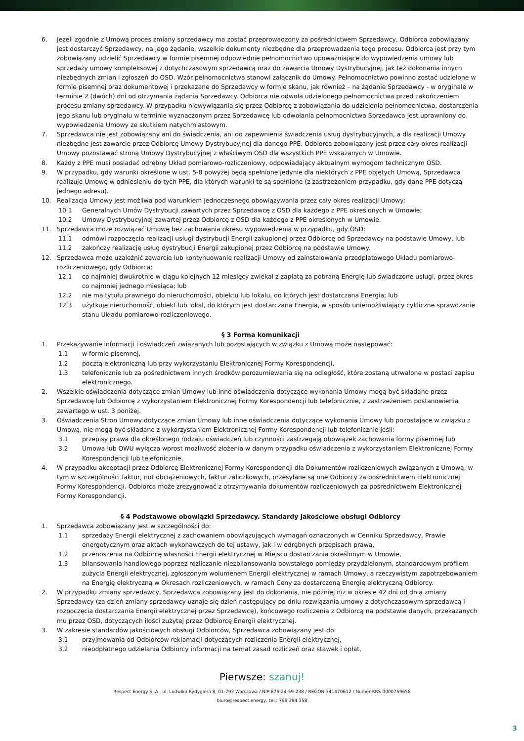6. Jeżeli zgodnie z Umową proces zmiany sprzedawcy ma zostać przeprowadzony za pośrednictwem Sprzedawcy, Odbiorca zobowiązany jest dostarczyć Sprzedawcy, na jego żądanie, wszelkie dokumenty niezbędne dla przeprowadzenia tego procesu. Odbiorca jest przy tym zobowiązany udzielić Sprzedawcy w formie pisemnej odpowiednie pełnomocnictwo upoważniające do wypowiedzenia umowy lub sprzedaży umowy kompleksowej z dotychczasowym sprzedawcą oraz do zawarcia Umowy Dystrybucyjnej, jak też dokonania innych niezbędnych zmian i zgłoszeń do OSD. Wzór pełnomocnictwa stanowi załącznik do Umowy. Pełnomocnictwo powinno zostać udzielone w formie pisemnej oraz dokumentowej i przekazane do Sprzedawcy w formie skanu, jak również – na żądanie Sprzedawcy - w oryginale w terminie 2 (dwóch) dni od otrzymania żądania Sprzedawcy. Odbiorca nie odwoła udzielonego pełnomocnictwa przed zakończeniem procesu zmiany sprzedawcy. W przypadku niewywiązania się przez Odbiorcę z zobowiązania do udzielenia pełnomocnictwa, dostarczenia jego skanu lub oryginału w terminie wyznaczonym przez Sprzedawcę lub odwołania pełnomocnictwa Sprzedawca jest uprawniony do wypowiedzenia Umowy ze skutkiem natychmiastowym.
7. Sprzedawca nie jest zobowiązany ani do świadczenia, ani do zapewnienia świadczenia usług dystrybucyjnych, a dla realizacji Umowy niezbędne jest zawarcie przez Odbiorcę Umowy Dystrybucyjnej dla danego PPE. Odbiorca zobowiązany jest przez cały okres realizacji Umowy pozostawać stroną Umowy Dystrybucyjnej z właściwym OSD dla wszystkich PPE wskazanych w Umowie.
8. Każdy z PPE musi posiadać odrębny Układ pomiarowo-rozliczeniowy, odpowiadający aktualnym wymogom technicznym OSD.
9. W przypadku, gdy warunki określone w ust. 5-8 powyżej będą spełnione jedynie dla niektórych z PPE objętych Umową, Sprzedawca realizuje Umowę w odniesieniu do tych PPE, dla których warunki te są spełnione (z zastrzeżeniem przypadku, gdy dane PPE dotyczą jednego adresu).
10. Realizacja Umowy jest możliwa pod warunkiem jednoczesnego obowiązywania przez cały okres realizacji Umowy:
10.1 Generalnych Umów Dystrybucji zawartych przez Sprzedawcę z OSD dla każdego z PPE określonych w Umowie;
10.2 Umowy Dystrybucyjnej zawartej przez Odbiorcę z OSD dla każdego z PPE określonych w Umowie.
11. Sprzedawca może rozwiązać Umowę bez zachowania okresu wypowiedzenia w przypadku, gdy OSD:
11.1 odmówi rozpoczęcia realizacji usługi dystrybucji Energii zakupionej przez Odbiorcę od Sprzedawcy na podstawie Umowy, lub
11.2 zakończy realizację usług dystrybucji Energii zakupionej przez Odbiorcę na podstawie Umowy.
12. Sprzedawca może uzależnić zawarcie lub kontynuowanie realizacji Umowy od zainstalowania przedpłatowego Układu pomiarowo-rozliczeniowego, gdy Odbiorca:
12.1 co najmniej dwukrotnie w ciągu kolejnych 12 miesięcy zwlekał z zapłatą za pobraną Energię lub świadczone usługi, przez okres co najmniej jednego miesiąca; lub
12.2 nie ma tytułu prawnego do nieruchomości, obiektu lub lokalu, do których jest dostarczana Energia; lub
12.3 użytkuje nieruchomość, obiekt lub lokal, do których jest dostarczana Energia, w sposób uniemożliwiający cykliczne sprawdzanie stanu Układu pomiarowo-rozliczeniowego.
§ 3 Forma komunikacji
1. Przekazywanie informacji i oświadczeń związanych lub pozostających w związku z Umową może następować:
1.1 w formie pisemnej,
1.2 pocztą elektroniczną lub przy wykorzystaniu Elektronicznej Formy Korespondencji,
1.3 telefonicznie lub za pośrednictwem innych środków porozumiewania się na odległość, które zostaną utrwalone w postaci zapisu elektronicznego.
2. Wszelkie oświadczenia dotyczące zmian Umowy lub inne oświadczenia dotyczące wykonania Umowy mogą być składane przez Sprzedawcę lub Odbiorcę z wykorzystaniem Elektronicznej Formy Korespondencji lub telefonicznie, z zastrzeżeniem postanowienia zawartego w ust. 3 poniżej.
3. Oświadczenia Stron Umowy dotyczące zmian Umowy lub inne oświadczenia dotyczące wykonania Umowy lub pozostające w związku z Umową, nie mogą być składane z wykorzystaniem Elektronicznej Formy Korespondencji lub telefonicznie jeśli:
3.1 przepisy prawa dla określonego rodzaju oświadczeń lub czynności zastrzegają obowiązek zachowania formy pisemnej lub
3.2 Umowa lub OWU wyłącza wprost możliwość złożenia w danym przypadku oświadczenia z wykorzystaniem Elektronicznej Formy Korespondencji lub telefonicznie.
4. W przypadku akceptacji przez Odbiorcę Elektronicznej Formy Korespondencji dla Dokumentów rozliczeniowych związanych z Umową, w tym w szczególności faktur, not obciążeniowych, faktur zaliczkowych, przesyłane są one Odbiorcy za pośrednictwem Elektronicznej Formy Korespondencji. Odbiorca może zrezygnować z otrzymywania dokumentów rozliczeniowych za pośrednictwem Elektronicznej Formy Korespondencji.
§ 4 Podstawowe obowiązki Sprzedawcy. Standardy jakościowe obsługi Odbiorcy
1. Sprzedawca zobowiązany jest w szczególności do:
1.1 sprzedaży Energii elektrycznej z zachowaniem obowiązujących wymagań oznaczonych w Cenniku Sprzedawcy, Prawie energetycznym oraz aktach wykonawczych do tej ustawy, jak i w odrębnych przepisach prawa,
1.2 przenoszenia na Odbiorcę własności Energii elektrycznej w Miejscu dostarczania określonym w Umowie,
1.3 bilansowania handlowego poprzez rozliczanie niezbilansowania powstałego pomiędzy przydzielonym, standardowym profilem zużycia Energii elektrycznej, zgłoszonym wolumenem Energii elektrycznej w ramach Umowy, a rzeczywistym zapotrzebowaniem na Energię elektryczną w Okresach rozliczeniowych, w ramach Ceny za dostarczoną Energię elektryczną Odbiorcy.
2. W przypadku zmiany sprzedawcy, Sprzedawca zobowiązany jest do dokonania, nie później niż w okresie 42 dni od dnia zmiany Sprzedawcy (za dzień zmiany sprzedawcy uznaje się dzień następujący po dniu rozwiązania umowy z dotychczasowym sprzedawcą i rozpoczęcia dostarczania Energii elektrycznej przez Sprzedawcę), końcowego rozliczenia z Odbiorcą na podstawie danych, przekazanych mu przez OSD, dotyczących ilości zużytej przez Odbiorcę Energii elektrycznej.
3. W zakresie standardów jakościowych obsługi Odbiorców, Sprzedawca zobowiązany jest do:
3.1 przyjmowania od Odbiorców reklamacji dotyczących rozliczenia Energii elektrycznej,
3.2 nieodpłatnego udzielania Odbiorcy informacji na temat zasad rozliczeń oraz stawek i opłat,
Pierwsze: szanuj!
Respect Energy S. A., ul. Ludwika Rydygiera 8, 01-793 Warszawa / NIP 876-24-59-238 / REGON 341470612 / Numer KRS 0000759658
biuro@respect.energy, tel.: 799 394 358
3